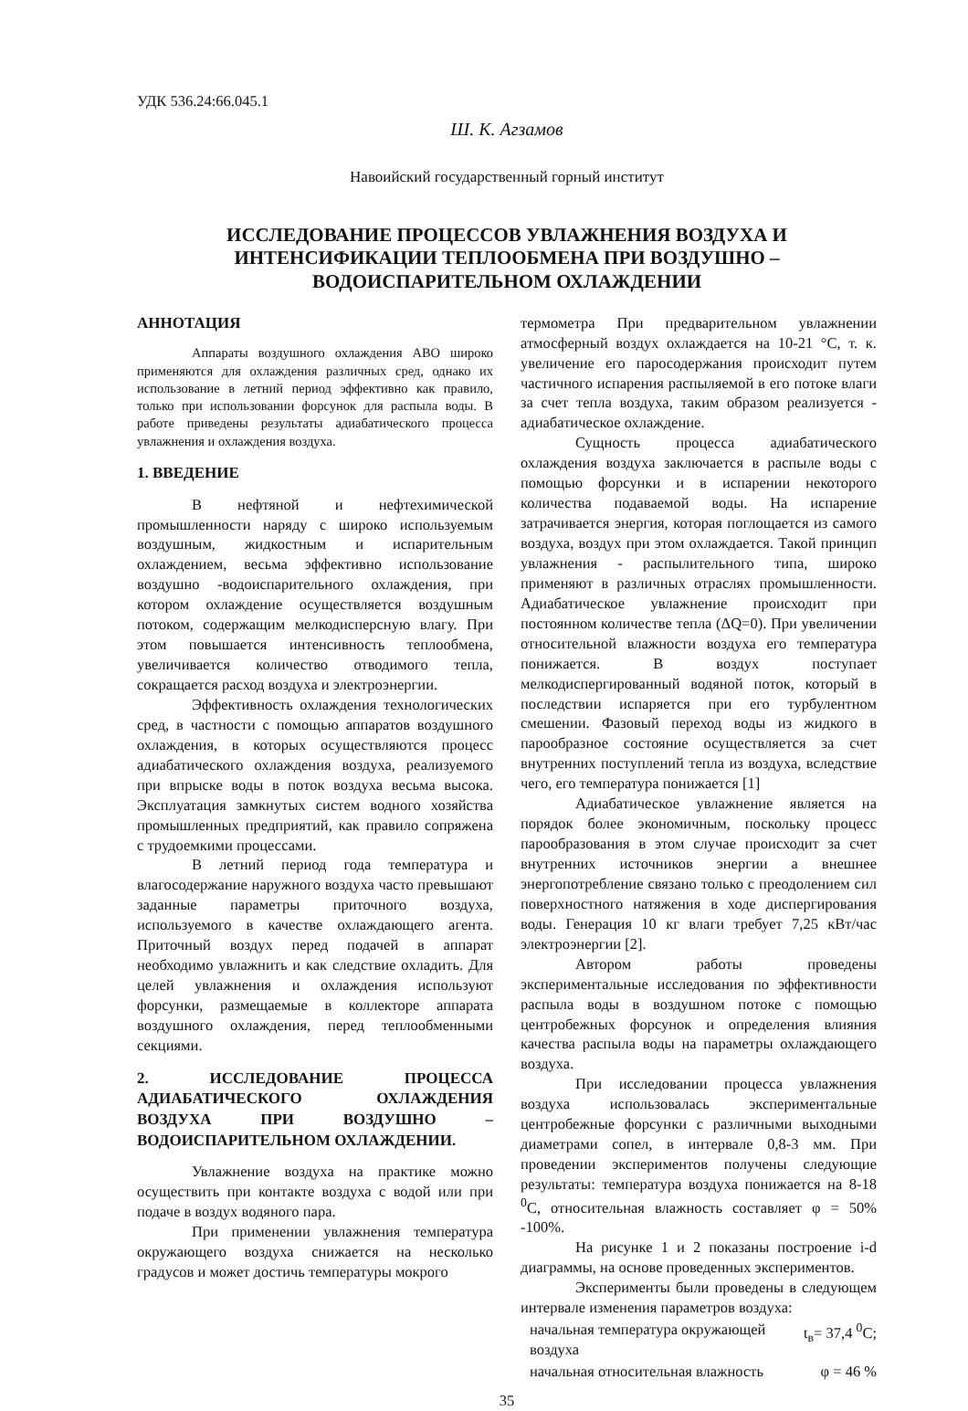УДК 536.24:66.045.1
Ш. К. Агзамов
Навоийский государственный горный институт
ИССЛЕДОВАНИЕ ПРОЦЕССОВ УВЛАЖНЕНИЯ ВОЗДУХА И ИНТЕНСИФИКАЦИИ ТЕПЛООБМЕНА ПРИ ВОЗДУШНО – ВОДОИСПАРИТЕЛЬНОМ ОХЛАЖДЕНИИ
АННОТАЦИЯ
Аппараты воздушного охлаждения АВО широко применяются для охлаждения различных сред, однако их использование в летний период эффективно как правило, только при использовании форсунок для распыла воды. В работе приведены результаты адиабатического процесса увлажнения и охлаждения воздуха.
1. ВВЕДЕНИЕ
В нефтяной и нефтехимической промышленности наряду с широко используемым воздушным, жидкостным и испарительным охлаждением, весьма эффективно использование воздушно -водоиспарительного охлаждения, при котором охлаждение осуществляется воздушным потоком, содержащим мелкодисперсную влагу. При этом повышается интенсивность теплообмена, увеличивается количество отводимого тепла, сокращается расход воздуха и электроэнергии.
Эффективность охлаждения технологических сред, в частности с помощью аппаратов воздушного охлаждения, в которых осуществляются процесс адиабатического охлаждения воздуха, реализуемого при впрыске воды в поток воздуха весьма высока. Эксплуатация замкнутых систем водного хозяйства промышленных предприятий, как правило сопряжена с трудоемкими процессами.
В летний период года температура и влагосодержание наружного воздуха часто превышают заданные параметры приточного воздуха, используемого в качестве охлаждающего агента. Приточный воздух перед подачей в аппарат необходимо увлажнить и как следствие охладить. Для целей увлажнения и охлаждения используют форсунки, размещаемые в коллекторе аппарата воздушного охлаждения, перед теплообменными секциями.
2. ИССЛЕДОВАНИЕ ПРОЦЕССА АДИАБАТИЧЕСКОГО ОХЛАЖДЕНИЯ ВОЗДУХА ПРИ ВОЗДУШНО – ВОДОИСПАРИТЕЛЬНОМ ОХЛАЖДЕНИИ.
Увлажнение воздуха на практике можно осуществить при контакте воздуха с водой или при подаче в воздух водяного пара.
При применении увлажнения температура окружающего воздуха снижается на несколько градусов и может достичь температуры мокрого
термометра При предварительном увлажнении атмосферный воздух охлаждается на 10-21 °С, т. к. увеличение его паросодержания происходит путем частичного испарения распыляемой в его потоке влаги за счет тепла воздуха, таким образом реализуется - адиабатическое охлаждение.
Сущность процесса адиабатического охлаждения воздуха заключается в распыле воды с помощью форсунки и в испарении некоторого количества подаваемой воды. На испарение затрачивается энергия, которая поглощается из самого воздуха, воздух при этом охлаждается. Такой принцип увлажнения - распылительного типа, широко применяют в различных отраслях промышленности. Адиабатическое увлажнение происходит при постоянном количестве тепла (ΔQ=0). При увеличении относительной влажности воздуха его температура понижается. В воздух поступает мелкодиспергированный водяной поток, который в последствии испаряется при его турбулентном смешении. Фазовый переход воды из жидкого в парообразное состояние осуществляется за счет внутренних поступлений тепла из воздуха, вследствие чего, его температура понижается [1]
Адиабатическое увлажнение является на порядок более экономичным, поскольку процесс парообразования в этом случае происходит за счет внутренних источников энергии а внешнее энергопотребление связано только с преодолением сил поверхностного натяжения в ходе диспергирования воды. Генерация 10 кг влаги требует 7,25 кВт/час электроэнергии [2].
Автором работы проведены экспериментальные исследования по эффективности распыла воды в воздушном потоке с помощью центробежных форсунок и определения влияния качества распыла воды на параметры охлаждающего воздуха.
При исследовании процесса увлажнения воздуха использовалась экспериментальные центробежные форсунки с различными выходными диаметрами сопел, в интервале 0,8-3 мм. При проведении экспериментов получены следующие результаты: температура воздуха понижается на 8-18 <sup>0</sup>С, относительная влажность составляет φ = 50% -100%.
На рисунке 1 и 2 показаны построение i-d диаграммы, на основе проведенных экспериментов.
Эксперименты были проведены в следующем интервале изменения параметров воздуха:
начальная температура окружающей воздуха t<sub>в</sub>= 37,4 <sup>0</sup>С;
начальная относительная влажность φ = 46 %
35